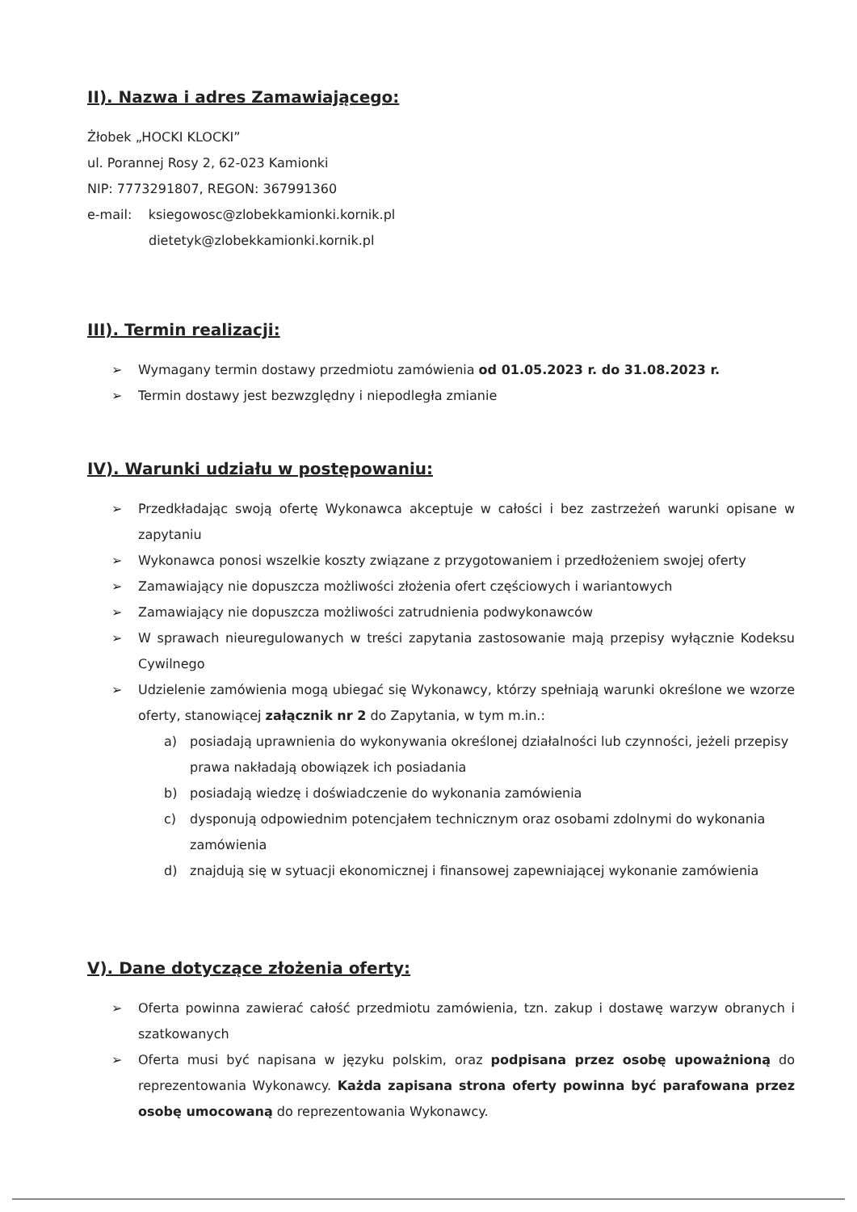II). Nazwa i adres Zamawiającego:
Żłobek „HOCKI KLOCKI”
ul. Porannej Rosy 2, 62-023 Kamionki
NIP: 7773291807, REGON: 367991360
e-mail: ksiegowosc@zlobekkamionki.kornik.pl
dietetyk@zlobekkamionki.kornik.pl
III). Termin realizacji:
➢ Wymagany termin dostawy przedmiotu zamówienia od 01.05.2023 r. do 31.08.2023 r.
➢ Termin dostawy jest bezwzględny i niepodległa zmianie
IV). Warunki udziału w postępowaniu:
➢ Przedkładając swoją ofertę Wykonawca akceptuje w całości i bez zastrzeżeń warunki opisane w zapytaniu
➢ Wykonawca ponosi wszelkie koszty związane z przygotowaniem i przedłożeniem swojej oferty
➢ Zamawiający nie dopuszcza możliwości złożenia ofert częściowych i wariantowych
➢ Zamawiający nie dopuszcza możliwości zatrudnienia podwykonawców
➢ W sprawach nieuregulowanych w treści zapytania zastosowanie mają przepisy wyłącznie Kodeksu Cywilnego
➢ Udzielenie zamówienia mogą ubiegać się Wykonawcy, którzy spełniają warunki określone we wzorze oferty, stanowiącej załącznik nr 2 do Zapytania, w tym m.in.:
a) posiadają uprawnienia do wykonywania określonej działalności lub czynności, jeżeli przepisy prawa nakładają obowiązek ich posiadania
b) posiadają wiedzę i doświadczenie do wykonania zamówienia
c) dysponują odpowiednim potencjałem technicznym oraz osobami zdolnymi do wykonania zamówienia
d) znajdują się w sytuacji ekonomicznej i finansowej zapewniającej wykonanie zamówienia
V). Dane dotyczące złożenia oferty:
➢ Oferta powinna zawierać całość przedmiotu zamówienia, tzn. zakup i dostawę warzyw obranych i szatkowanych
➢ Oferta musi być napisana w języku polskim, oraz podpisana przez osobę upoważnioną do reprezentowania Wykonawcy. Każda zapisana strona oferty powinna być parafowana przez osobę umocowaną do reprezentowania Wykonawcy.